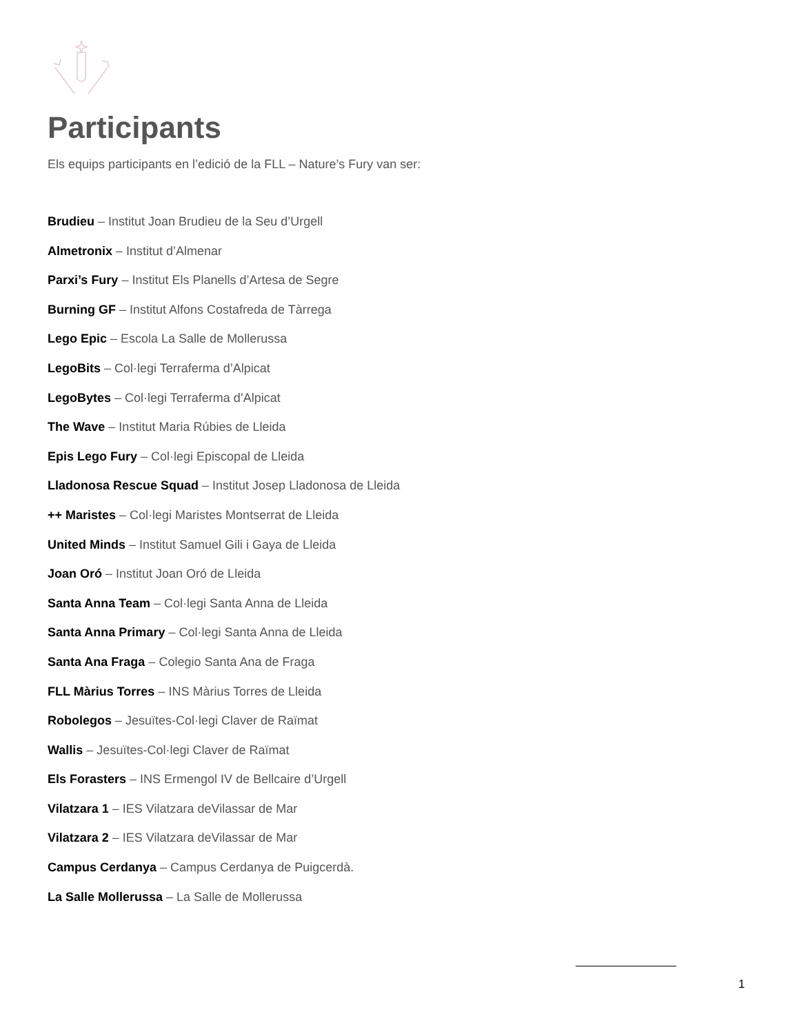Participants
Els equips participants en l’edició de la FLL – Nature’s Fury van ser:
Brudieu – Institut Joan Brudieu de la Seu d’Urgell
Almetronix – Institut d’Almenar
Parxi’s Fury – Institut Els Planells d’Artesa de Segre
Burning GF – Institut Alfons Costafreda de Tàrrega
Lego Epic – Escola La Salle de Mollerussa
LegoBits – Col·legi Terraferma d’Alpicat
LegoBytes – Col·legi Terraferma d’Alpicat
The Wave – Institut Maria Rúbies de Lleida
Epis Lego Fury – Col·legi Episcopal de Lleida
Lladonosa Rescue Squad – Institut Josep Lladonosa de Lleida
++ Maristes – Col·legi Maristes Montserrat de Lleida
United Minds – Institut Samuel Gili i Gaya de Lleida
Joan Oró – Institut Joan Oró de Lleida
Santa Anna Team – Col·legi Santa Anna de Lleida
Santa Anna Primary – Col·legi Santa Anna de Lleida
Santa Ana Fraga – Colegio Santa Ana de Fraga
FLL Màrius Torres – INS Màrius Torres de Lleida
Robolegos – Jesuïtes-Col·legi Claver de Raïmat
Wallis – Jesuïtes-Col·legi Claver de Raïmat
Els Forasters – INS Ermengol IV de Bellcaire d’Urgell
Vilatzara 1 – IES Vilatzara deVilassar de Mar
Vilatzara 2 – IES Vilatzara deVilassar de Mar
Campus Cerdanya – Campus Cerdanya de Puigcerdà.
La Salle Mollerussa – La Salle de Mollerussa
1